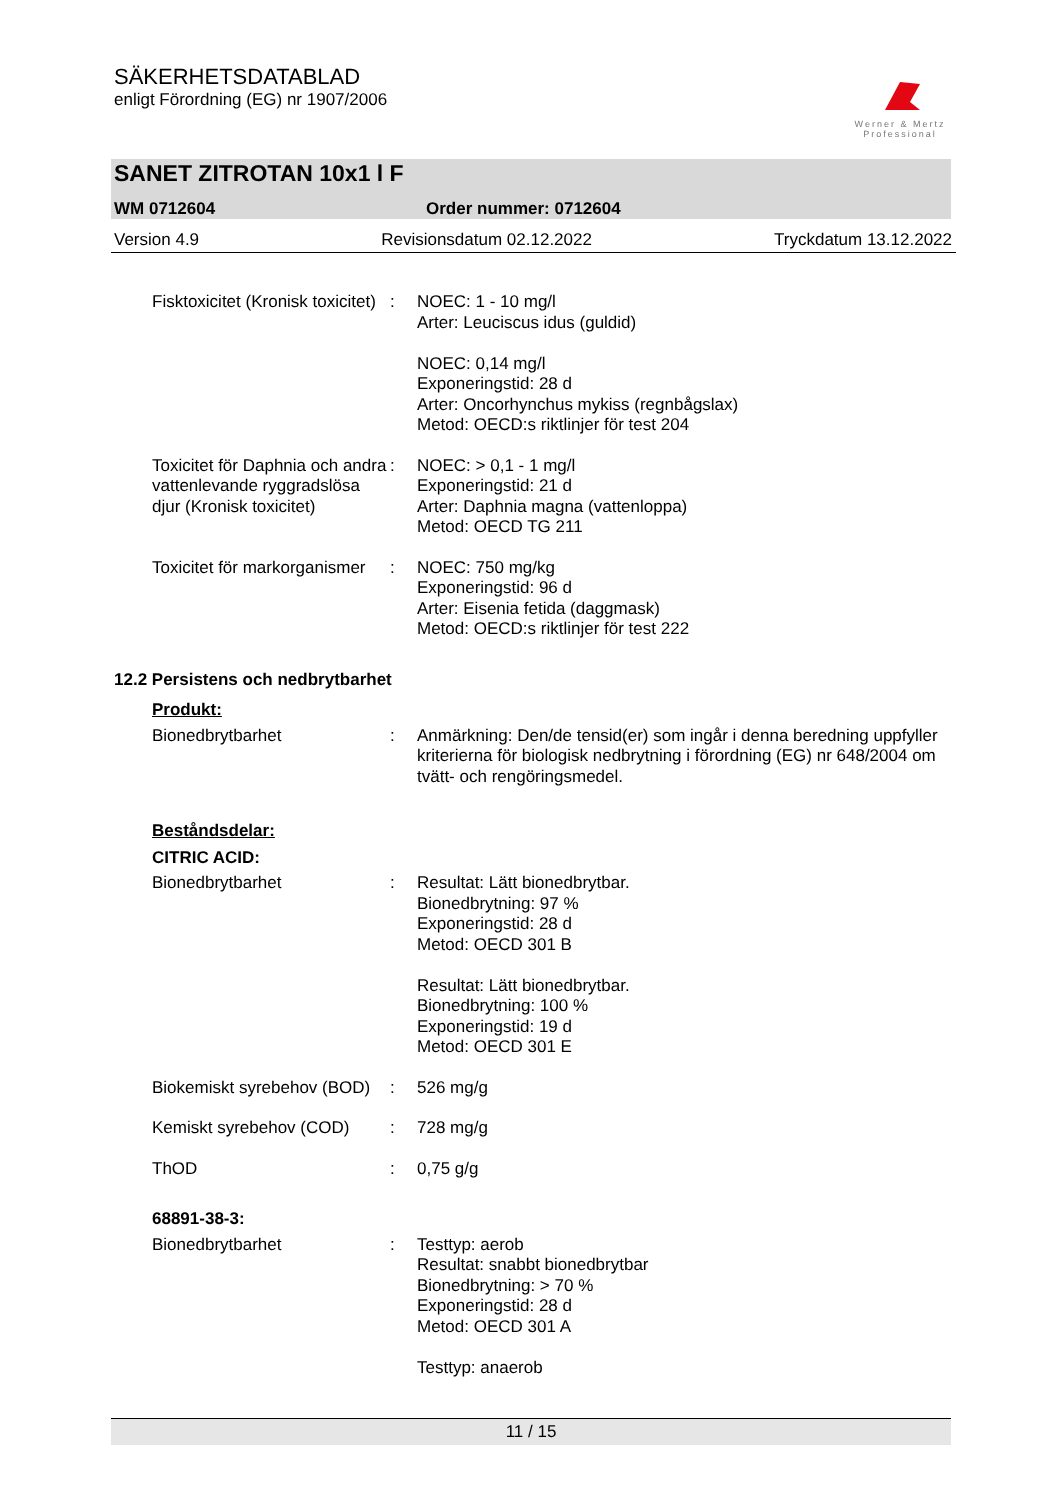SÄKERHETSDATABLAD
enligt Förordning (EG) nr 1907/2006
Werner & Mertz
Professional
SANET ZITROTAN 10x1 l F
WM 0712604 Order nummer: 0712604
Version 4.9 Revisionsdatum 02.12.2022 Tryckdatum 13.12.2022
Fisktoxicitet (Kronisk toxicitet)
: NOEC: 1 - 10 mg/l
Arter: Leuciscus idus (guldid)
NOEC: 0,14 mg/l
Exponeringstid: 28 d
Arter: Oncorhynchus mykiss (regnbågslax)
Metod: OECD:s riktlinjer för test 204
Toxicitet för Daphnia och andra vattenlevande ryggradslösa djur (Kronisk toxicitet)
: NOEC: > 0,1 - 1 mg/l
Exponeringstid: 21 d
Arter: Daphnia magna (vattenloppa)
Metod: OECD TG 211
Toxicitet för markorganismer
: NOEC: 750 mg/kg
Exponeringstid: 96 d
Arter: Eisenia fetida (daggmask)
Metod: OECD:s riktlinjer för test 222
12.2 Persistens och nedbrytbarhet
Produkt:
Bionedbrytbarhet : Anmärkning: Den/de tensid(er) som ingår i denna beredning uppfyller kriterierna för biologisk nedbrytning i förordning (EG) nr 648/2004 om tvätt- och rengöringsmedel.
Beståndsdelar:
CITRIC ACID:
Bionedbrytbarhet : Resultat: Lätt bionedbrytbar.
Bionedbrytning: 97 %
Exponeringstid: 28 d
Metod: OECD 301 B
Resultat: Lätt bionedbrytbar.
Bionedbrytning: 100 %
Exponeringstid: 19 d
Metod: OECD 301 E
Biokemiskt syrebehov (BOD)
: 526 mg/g
Kemiskt syrebehov (COD) : 728 mg/g
ThOD : 0,75 g/g
68891-38-3:
Bionedbrytbarhet : Testtyp: aerob
Resultat: snabbt bionedbrytbar
Bionedbrytning: > 70 %
Exponeringstid: 28 d
Metod: OECD 301 A
Testtyp: anaerob
11 / 15